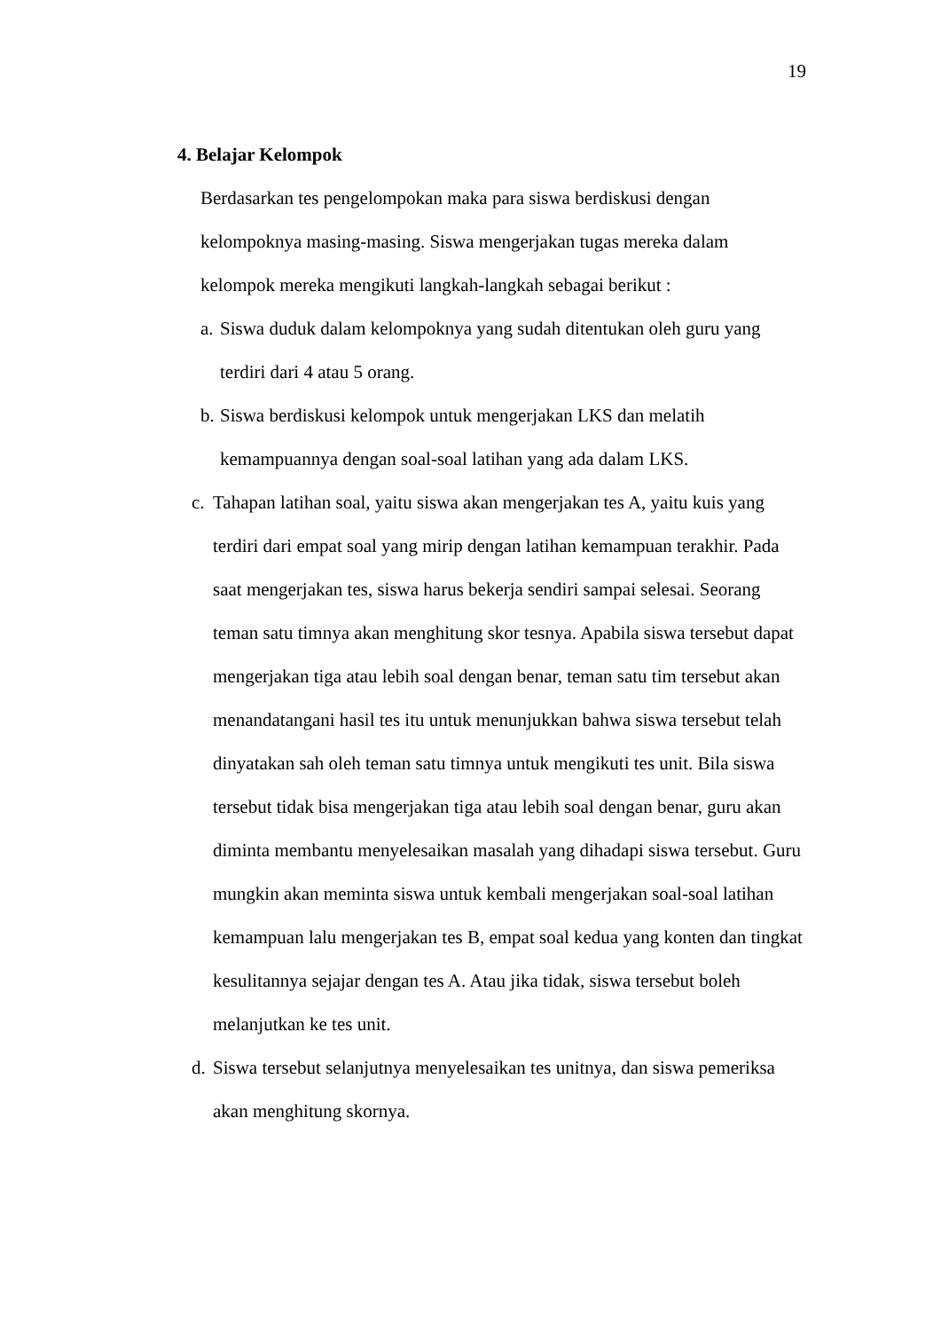19
4. Belajar Kelompok
Berdasarkan tes pengelompokan maka para siswa berdiskusi dengan
kelompoknya masing-masing. Siswa mengerjakan tugas mereka dalam
kelompok mereka mengikuti langkah-langkah sebagai berikut :
a. Siswa duduk dalam kelompoknya yang sudah ditentukan oleh guru yang
terdiri dari 4 atau 5 orang.
b. Siswa berdiskusi kelompok untuk mengerjakan LKS dan melatih
kemampuannya dengan soal-soal latihan yang ada dalam LKS.
c. Tahapan latihan soal, yaitu siswa akan mengerjakan tes A, yaitu kuis yang terdiri dari empat soal yang mirip dengan latihan kemampuan terakhir. Pada saat mengerjakan tes, siswa harus bekerja sendiri sampai selesai. Seorang teman satu timnya akan menghitung skor tesnya. Apabila siswa tersebut dapat mengerjakan tiga atau lebih soal dengan benar, teman satu tim tersebut akan menandatangani hasil tes itu untuk menunjukkan bahwa siswa tersebut telah dinyatakan sah oleh teman satu timnya untuk mengikuti tes unit. Bila siswa tersebut tidak bisa mengerjakan tiga atau lebih soal dengan benar, guru akan diminta membantu menyelesaikan masalah yang dihadapi siswa tersebut. Guru mungkin akan meminta siswa untuk kembali mengerjakan soal-soal latihan kemampuan lalu mengerjakan tes B, empat soal kedua yang konten dan tingkat kesulitannya sejajar dengan tes A. Atau jika tidak, siswa tersebut boleh melanjutkan ke tes unit.
d. Siswa tersebut selanjutnya menyelesaikan tes unitnya, dan siswa pemeriksa akan menghitung skornya.